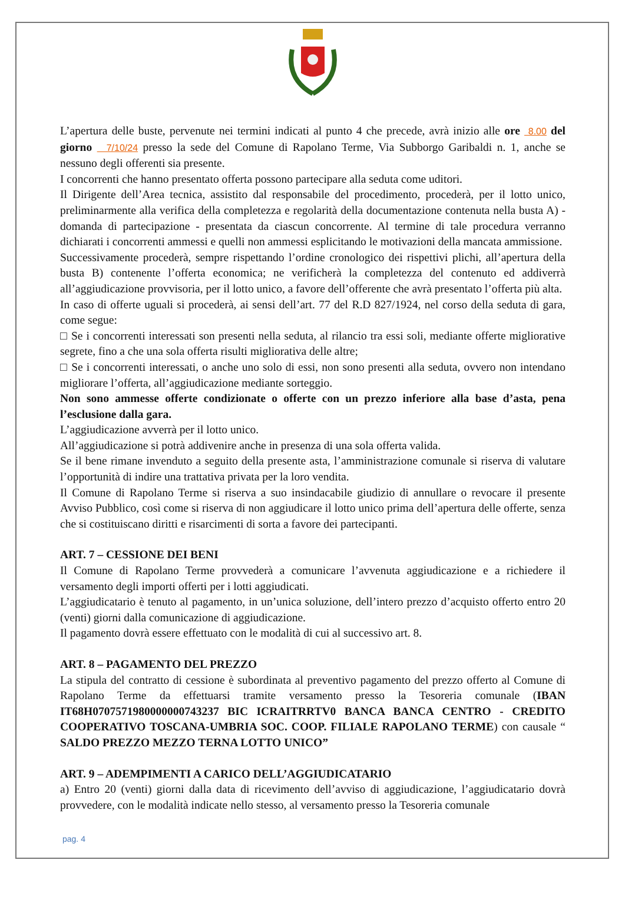L’apertura delle buste, pervenute nei termini indicati al punto 4 che precede, avrà inizio alle ore 8.00 del giorno 7/10/24 presso la sede del Comune di Rapolano Terme, Via Subborgo Garibaldi n. 1, anche se nessuno degli offerenti sia presente.
I concorrenti che hanno presentato offerta possono partecipare alla seduta come uditori.
Il Dirigente dell’Area tecnica, assistito dal responsabile del procedimento, procederà, per il lotto unico, preliminarmente alla verifica della completezza e regolarità della documentazione contenuta nella busta A) - domanda di partecipazione - presentata da ciascun concorrente. Al termine di tale procedura verranno dichiarati i concorrenti ammessi e quelli non ammessi esplicitando le motivazioni della mancata ammissione.
Successivamente procederà, sempre rispettando l’ordine cronologico dei rispettivi plichi, all’apertura della busta B) contenente l’offerta economica; ne verificherà la completezza del contenuto ed addiverrà all’aggiudicazione provvisoria, per il lotto unico, a favore dell’offerente che avrà presentato l’offerta più alta.
In caso di offerte uguali si procederà, ai sensi dell’art. 77 del R.D 827/1924, nel corso della seduta di gara, come segue:
□ Se i concorrenti interessati son presenti nella seduta, al rilancio tra essi soli, mediante offerte migliorative segrete, fino a che una sola offerta risulti migliorativa delle altre;
□ Se i concorrenti interessati, o anche uno solo di essi, non sono presenti alla seduta, ovvero non intendano migliorare l’offerta, all’aggiudicazione mediante sorteggio.
Non sono ammesse offerte condizionate o offerte con un prezzo inferiore alla base d’asta, pena l’esclusione dalla gara.
L’aggiudicazione avverrà per il lotto unico.
All’aggiudicazione si potrà addivenire anche in presenza di una sola offerta valida.
Se il bene rimane invenduto a seguito della presente asta, l’amministrazione comunale si riserva di valutare l’opportunità di indire una trattativa privata per la loro vendita.
Il Comune di Rapolano Terme si riserva a suo insindacabile giudizio di annullare o revocare il presente Avviso Pubblico, così come si riserva di non aggiudicare il lotto unico prima dell’apertura delle offerte, senza che si costituiscano diritti e risarcimenti di sorta a favore dei partecipanti.
ART. 7 – CESSIONE DEI BENI
Il Comune di Rapolano Terme provvederà a comunicare l’avvenuta aggiudicazione e a richiedere il versamento degli importi offerti per i lotti aggiudicati.
L’aggiudicatario è tenuto al pagamento, in un’unica soluzione, dell’intero prezzo d’acquisto offerto entro 20 (venti) giorni dalla comunicazione di aggiudicazione.
Il pagamento dovrà essere effettuato con le modalità di cui al successivo art. 8.
ART. 8 – PAGAMENTO DEL PREZZO
La stipula del contratto di cessione è subordinata al preventivo pagamento del prezzo offerto al Comune di Rapolano Terme da effettuarsi tramite versamento presso la Tesoreria comunale (IBAN IT68H0707571980000000743237 BIC ICRAITRRTV0 BANCA BANCA CENTRO - CREDITO COOPERATIVO TOSCANA-UMBRIA SOC. COOP. FILIALE RAPOLANO TERME) con causale “ SALDO PREZZO MEZZO TERNA LOTTO UNICO”
ART. 9 – ADEMPIMENTI A CARICO DELL’AGGIUDICATARIO
a) Entro 20 (venti) giorni dalla data di ricevimento dell’avviso di aggiudicazione, l’aggiudicatario dovrà provvedere, con le modalità indicate nello stesso, al versamento presso la Tesoreria comunale
pag. 4